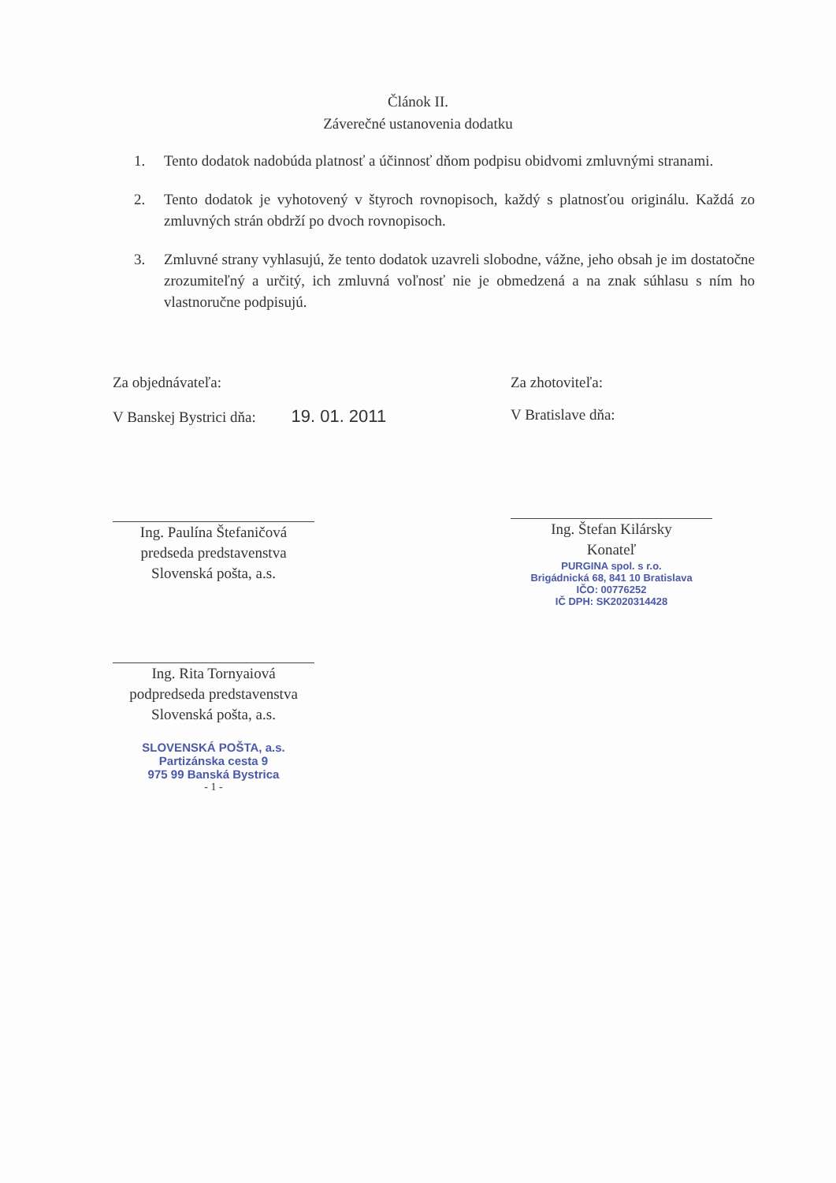Článok II.
Záverečné ustanovenia dodatku
1. Tento dodatok nadobúda platnosť a účinnosť dňom podpisu obidvomi zmluvnými stranami.
2. Tento dodatok je vyhotovený v štyroch rovnopisoch, každý s platnosťou originálu. Každá zo zmluvných strán obdrží po dvoch rovnopisoch.
3. Zmluvné strany vyhlasujú, že tento dodatok uzavreli slobodne, vážne, jeho obsah je im dostatočne zrozumiteľný a určitý, ich zmluvná voľnosť nie je obmedzená a na znak súhlasu s ním ho vlastnoručne podpisujú.
Za objednávateľa:
V Banskej Bystrici dňa: 19. 01. 2011
Ing. Paulína Štefaničová
predseda predstavenstva
Slovenská pošta, a.s.
Ing. Rita Tornyaiová
podpredseda predstavenstva
Slovenská pošta, a.s.
SLOVENSKÁ POŠTA, a.s.
Partizánska cesta 9
975 99 Banská Bystrica
- 1 -
Za zhotoviteľa:
V Bratislave dňa:
Ing. Štefan Kilársky
Konateľ
PURGINA spol. s r.o.
Brigádnická 68, 841 10 Bratislava
IČO: 00776252
IČ DPH: SK2020314428